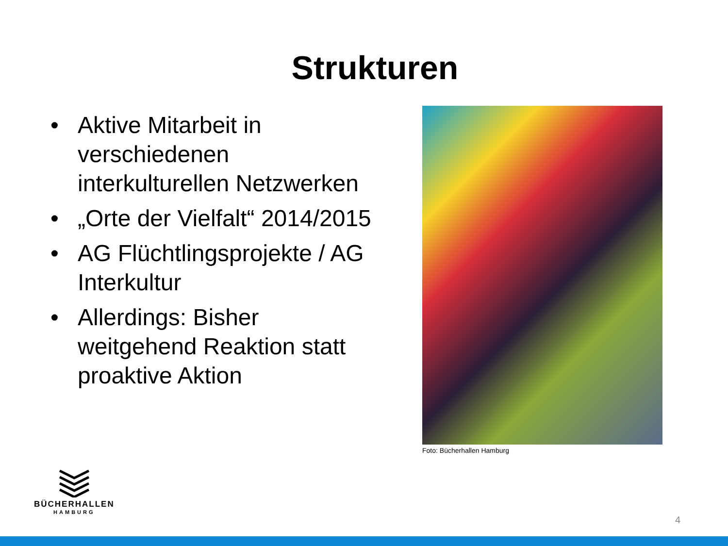Strukturen
• Aktive Mitarbeit in verschiedenen interkulturellen Netzwerken
• „Orte der Vielfalt“ 2014/2015
• AG Flüchtlingsprojekte / AG Interkultur
• Allerdings: Bisher weitgehend Reaktion statt proaktive Aktion
Foto: Bücherhallen Hamburg
BÜCHERHALLEN
HAMBURG
4